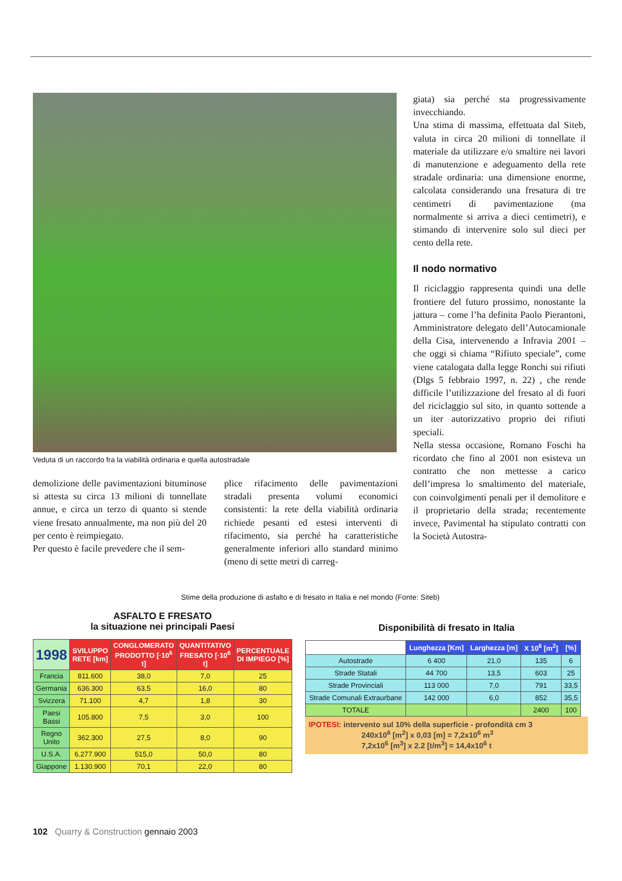Veduta di un raccordo fra la viabilità ordinaria e quella autostradale
demolizione delle pavimentazioni bituminose si attesta su circa 13 milioni di tonnellate annue, e circa un terzo di quanto si stende viene fresato annualmente, ma non più del 20 per cento è reimpiegato.
Per questo è facile prevedere che il sem-
plice rifacimento delle pavimentazioni stradali presenta volumi economici consistenti: la rete della viabilità ordinaria richiede pesanti ed estesi interventi di rifacimento, sia perché ha caratteristiche generalmente inferiori allo standard minimo (meno di sette metri di carreg-
giata) sia perché sta progressivamente invecchiando.
Una stima di massima, effettuata dal Siteb, valuta in circa 20 milioni di tonnellate il materiale da utilizzare e/o smaltire nei lavori di manutenzione e adeguamento della rete stradale ordinaria: una dimensione enorme, calcolata considerando una fresatura di tre centimetri di pavimentazione (ma normalmente si arriva a dieci centimetri), e stimando di intervenire solo sul dieci per cento della rete.
Il nodo normativo
Il riciclaggio rappresenta quindi una delle frontiere del futuro prossimo, nonostante la jattura – come l’ha definita Paolo Pierantoni, Amministratore delegato dell’Autocamionale della Cisa, intervenendo a Infravia 2001 – che oggi si chiama “Rifiuto speciale”, come viene catalogata dalla legge Ronchi sui rifiuti (Dlgs 5 febbraio 1997, n. 22) , che rende difficile l’utilizzazione del fresato al di fuori del riciclaggio sul sito, in quanto sottende a un iter autorizzativo proprio dei rifiuti speciali.
Nella stessa occasione, Romano Foschi ha ricordato che fino al 2001 non esisteva un contratto che non mettesse a carico dell’impresa lo smaltimento del materiale, con coinvolgimenti penali per il demolitore e il proprietario della strada; recentemente invece, Pavimental ha stipulato contratti con la Società Autostra-
Stime della produzione di asfalto e di fresato in Italia e nel mondo (Fonte: Siteb)
ASFALTO E FRESATO
la situazione nei principali Paesi
| 1998 | SVILUPPO RETE [km] | CONGLOMERATO PRODOTTO [·10<sup>6</sup> t] | QUANTITATIVO FRESATO [·10<sup>6</sup> t] | PERCENTUALE DI IMPIEGO [%] |
| --- | --- | --- | --- | --- |
| Francia | 811.600 | 38,0 | 7,0 | 25 |
| Germania | 636.300 | 63,5 | 16,0 | 80 |
| Svizzera | 71.100 | 4,7 | 1,8 | 30 |
| Paesi Bassi | 105.800 | 7,5 | 3,0 | 100 |
| Regno Unito | 362.300 | 27,5 | 8,0 | 90 |
| U.S.A. | 6.277.900 | 515,0 | 50,0 | 80 |
| Giappone | 1.130.900 | 70,1 | 22,0 | 80 |
Disponibilità di fresato in Italia
| | Lunghezza [Km] | Larghezza [m] | X 10<sup>6</sup> [m<sup>2</sup>] | [%] |
| --- | --- | --- | --- | --- |
| Autostrade | 6 400 | 21,0 | 135 | 6 |
| Strade Statali | 44 700 | 13,5 | 603 | 25 |
| Strade Provinciali | 113 000 | 7,0 | 791 | 33,5 |
| Strade Comunali Extraurbane | 142 000 | 6,0 | 852 | 35,5 |
| TOTALE | | | 2400 | 100 |
IPOTESI: intervento sul 10% della superficie - profondità cm 3
240x10<sup>6</sup> [m<sup>2</sup>] x 0,03 [m] = 7,2x10<sup>6</sup> m<sup>3</sup>
7,2x10<sup>6</sup> [m<sup>3</sup>] x 2.2 [t/m<sup>3</sup>] = 14,4x10<sup>6</sup> t
102 Quarry & Construction gennaio 2003